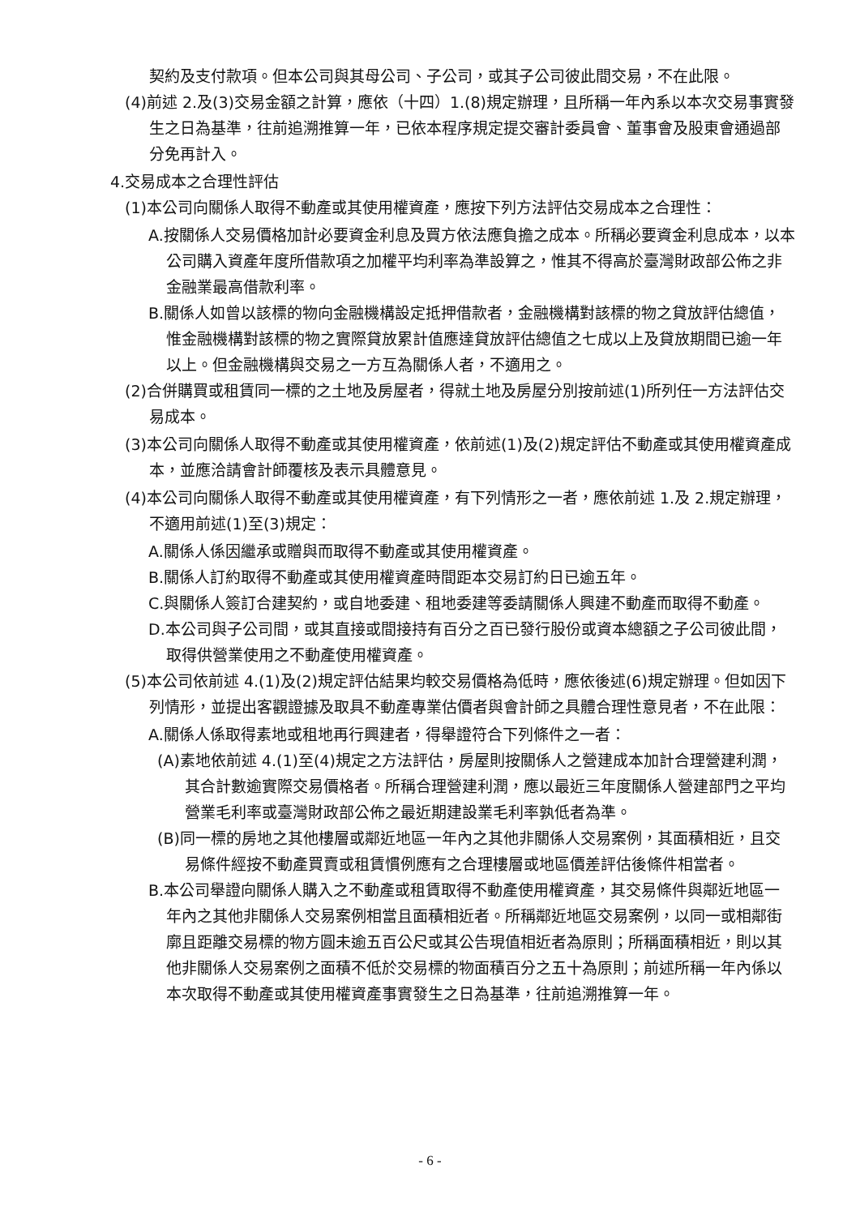契約及支付款項。但本公司與其母公司、子公司，或其子公司彼此間交易，不在此限。
(4)前述 2.及(3)交易金額之計算，應依（十四）1.(8)規定辦理，且所稱一年內系以本次交易事實發生之日為基準，往前追溯推算一年，已依本程序規定提交審計委員會、董事會及股東會通過部分免再計入。
4.交易成本之合理性評估
(1)本公司向關係人取得不動產或其使用權資產，應按下列方法評估交易成本之合理性：
A.按關係人交易價格加計必要資金利息及買方依法應負擔之成本。所稱必要資金利息成本，以本公司購入資產年度所借款項之加權平均利率為準設算之，惟其不得高於臺灣財政部公佈之非金融業最高借款利率。
B.關係人如曾以該標的物向金融機構設定抵押借款者，金融機構對該標的物之貸放評估總值，惟金融機構對該標的物之實際貸放累計值應達貸放評估總值之七成以上及貸放期間已逾一年以上。但金融機構與交易之一方互為關係人者，不適用之。
(2)合併購買或租賃同一標的之土地及房屋者，得就土地及房屋分別按前述(1)所列任一方法評估交易成本。
(3)本公司向關係人取得不動產或其使用權資產，依前述(1)及(2)規定評估不動產或其使用權資產成本，並應洽請會計師覆核及表示具體意見。
(4)本公司向關係人取得不動產或其使用權資產，有下列情形之一者，應依前述 1.及 2.規定辦理，不適用前述(1)至(3)規定：
A.關係人係因繼承或贈與而取得不動產或其使用權資產。
B.關係人訂約取得不動產或其使用權資產時間距本交易訂約日已逾五年。
C.與關係人簽訂合建契約，或自地委建、租地委建等委請關係人興建不動產而取得不動產。
D.本公司與子公司間，或其直接或間接持有百分之百已發行股份或資本總額之子公司彼此間，取得供營業使用之不動產使用權資產。
(5)本公司依前述 4.(1)及(2)規定評估結果均較交易價格為低時，應依後述(6)規定辦理。但如因下列情形，並提出客觀證據及取具不動產專業估價者與會計師之具體合理性意見者，不在此限：
A.關係人係取得素地或租地再行興建者，得舉證符合下列條件之一者：
(A)素地依前述 4.(1)至(4)規定之方法評估，房屋則按關係人之營建成本加計合理營建利潤，其合計數逾實際交易價格者。所稱合理營建利潤，應以最近三年度關係人營建部門之平均營業毛利率或臺灣財政部公佈之最近期建設業毛利率孰低者為準。
(B)同一標的房地之其他樓層或鄰近地區一年內之其他非關係人交易案例，其面積相近，且交易條件經按不動產買賣或租賃慣例應有之合理樓層或地區價差評估後條件相當者。
B.本公司舉證向關係人購入之不動產或租賃取得不動產使用權資產，其交易條件與鄰近地區一年內之其他非關係人交易案例相當且面積相近者。所稱鄰近地區交易案例，以同一或相鄰街廓且距離交易標的物方圓未逾五百公尺或其公告現值相近者為原則；所稱面積相近，則以其他非關係人交易案例之面積不低於交易標的物面積百分之五十為原則；前述所稱一年內係以本次取得不動產或其使用權資產事實發生之日為基準，往前追溯推算一年。
- 6 -